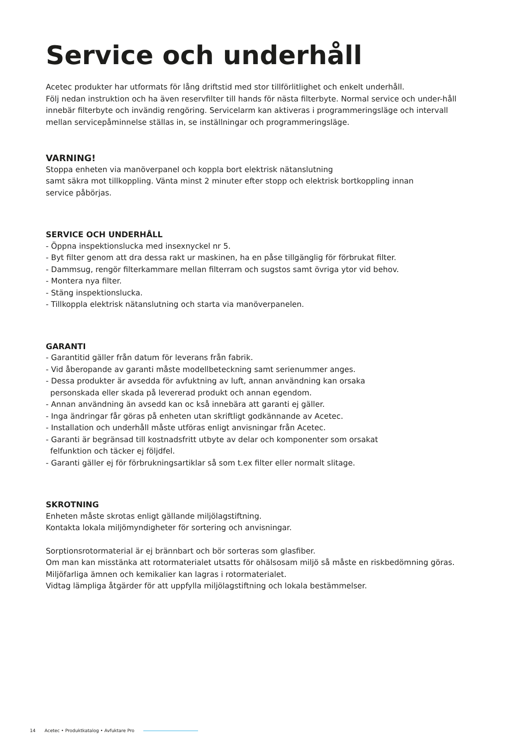Service och underhåll
Acetec produkter har utformats för lång driftstid med stor tillförlitlighet och enkelt underhåll.
Följ nedan instruktion och ha även reservfilter till hands för nästa filterbyte. Normal service och under-håll innebär filterbyte och invändig rengöring. Servicelarm kan aktiveras i programmeringsläge och intervall mellan servicepåminnelse ställas in, se inställningar och programmeringsläge.
VARNING!
Stoppa enheten via manöverpanel och koppla bort elektrisk nätanslutning
samt säkra mot tillkoppling. Vänta minst 2 minuter efter stopp och elektrisk bortkoppling innan
service påbörjas.
SERVICE OCH UNDERHÅLL
- Öppna inspektionslucka med insexnyckel nr 5.
- Byt filter genom att dra dessa rakt ur maskinen, ha en påse tillgänglig för förbrukat filter.
- Dammsug, rengör filterkammare mellan filterram och sugstos samt övriga ytor vid behov.
- Montera nya filter.
- Stäng inspektionslucka.
- Tillkoppla elektrisk nätanslutning och starta via manöverpanelen.
GARANTI
- Garantitid gäller från datum för leverans från fabrik.
- Vid åberopande av garanti måste modellbeteckning samt serienummer anges.
- Dessa produkter är avsedda för avfuktning av luft, annan användning kan orsaka
personskada eller skada på levererad produkt och annan egendom.
- Annan användning än avsedd kan oc kså innebära att garanti ej gäller.
- Inga ändringar får göras på enheten utan skriftligt godkännande av Acetec.
- Installation och underhåll måste utföras enligt anvisningar från Acetec.
- Garanti är begränsad till kostnadsfritt utbyte av delar och komponenter som orsakat
felfunktion och täcker ej följdfel.
- Garanti gäller ej för förbrukningsartiklar så som t.ex filter eller normalt slitage.
SKROTNING
Enheten måste skrotas enligt gällande miljölagstiftning.
Kontakta lokala miljömyndigheter för sortering och anvisningar.
Sorptionsrotormaterial är ej brännbart och bör sorteras som glasfiber.
Om man kan misstänka att rotormaterialet utsatts för ohälsosam miljö så måste en riskbedömning göras. Miljöfarliga ämnen och kemikalier kan lagras i rotormaterialet.
Vidtag lämpliga åtgärder för att uppfylla miljölagstiftning och lokala bestämmelser.
14 Acetec • Produktkatalog • Avfuktare Pro